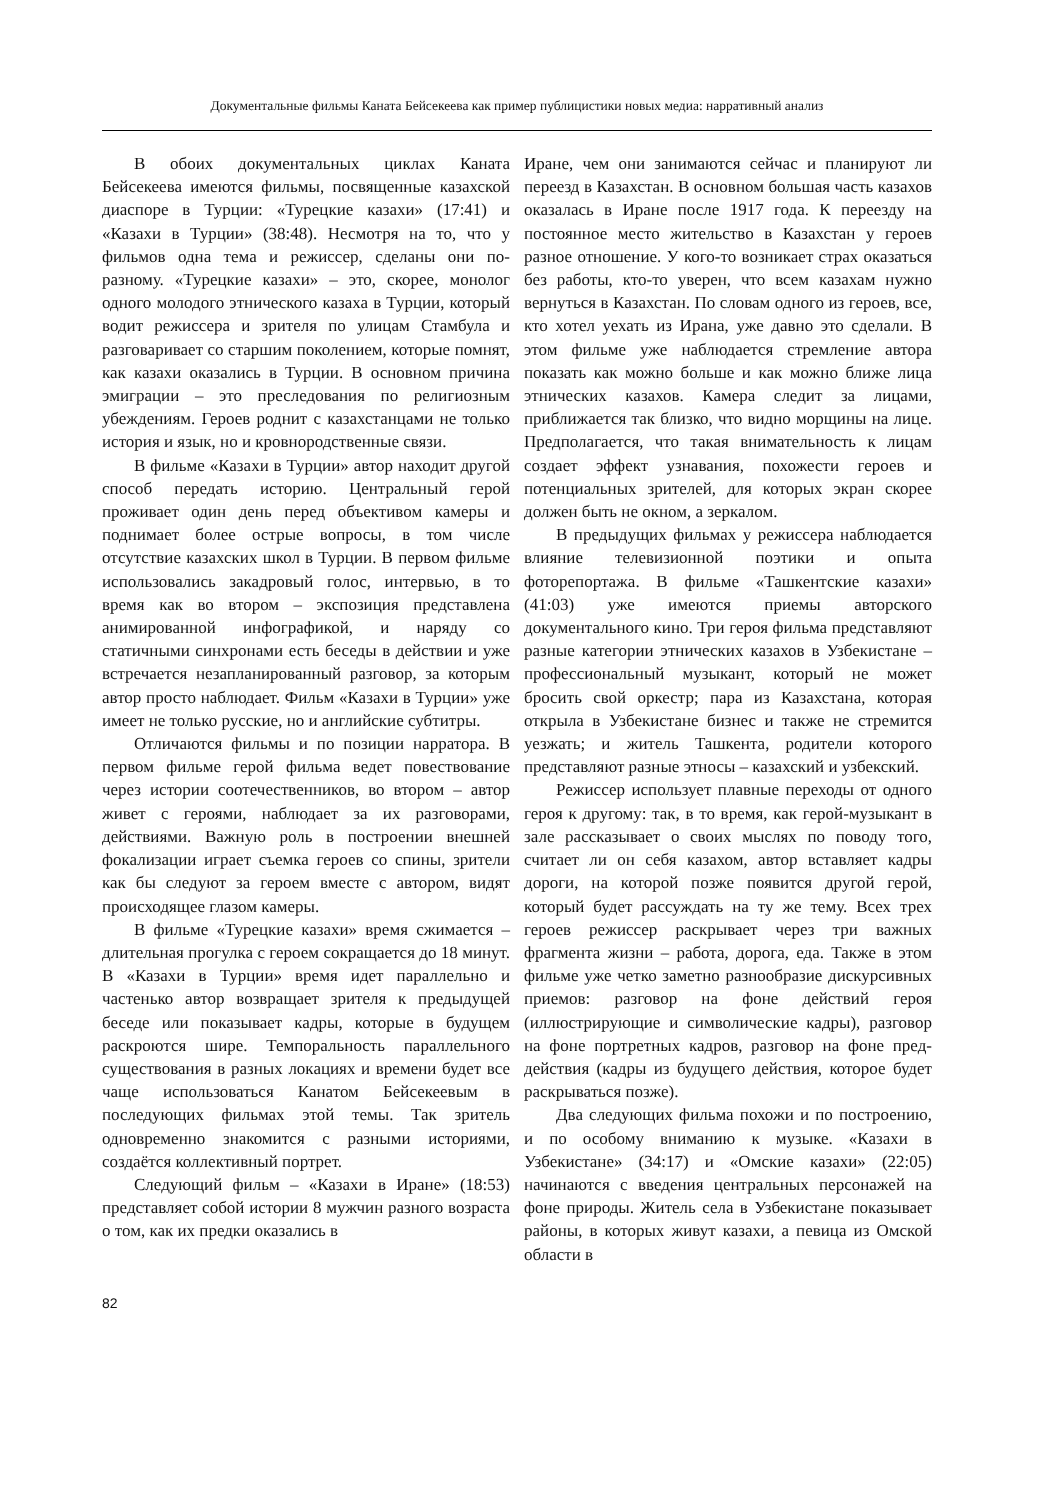Документальные фильмы Каната Бейсекеева как пример публицистики новых медиа: нарративный анализ
В обоих документальных циклах Каната Бейсекеева имеются фильмы, посвященные казахской диаспоре в Турции: «Турецкие казахи» (17:41) и «Казахи в Турции» (38:48). Несмотря на то, что у фильмов одна тема и режиссер, сделаны они по-разному. «Турецкие казахи» – это, скорее, монолог одного молодого этнического казаха в Турции, который водит режиссера и зрителя по улицам Стамбула и разговаривает со старшим поколением, которые помнят, как казахи оказались в Турции. В основном причина эмиграции – это преследования по религиозным убеждениям. Героев роднит с казахстанцами не только история и язык, но и кровнородственные связи.
В фильме «Казахи в Турции» автор находит другой способ передать историю. Центральный герой проживает один день перед объективом камеры и поднимает более острые вопросы, в том числе отсутствие казахских школ в Турции. В первом фильме использовались закадровый голос, интервью, в то время как во втором – экспозиция представлена анимированной инфографикой, и наряду со статичными синхронами есть беседы в действии и уже встречается незапланированный разговор, за которым автор просто наблюдает. Фильм «Казахи в Турции» уже имеет не только русские, но и английские субтитры.
Отличаются фильмы и по позиции нарратора. В первом фильме герой фильма ведет повествование через истории соотечественников, во втором – автор живет с героями, наблюдает за их разговорами, действиями. Важную роль в построении внешней фокализации играет съемка героев со спины, зрители как бы следуют за героем вместе с автором, видят происходящее глазом камеры.
В фильме «Турецкие казахи» время сжимается – длительная прогулка с героем сокращается до 18 минут. В «Казахи в Турции» время идет параллельно и частенько автор возвращает зрителя к предыдущей беседе или показывает кадры, которые в будущем раскроются шире. Темпоральность параллельного существования в разных локациях и времени будет все чаще использоваться Канатом Бейсекеевым в последующих фильмах этой темы. Так зритель одновременно знакомится с разными историями, создаётся коллективный портрет.
Следующий фильм – «Казахи в Иране» (18:53) представляет собой истории 8 мужчин разного возраста о том, как их предки оказались в
Иране, чем они занимаются сейчас и планируют ли переезд в Казахстан. В основном большая часть казахов оказалась в Иране после 1917 года. К переезду на постоянное место жительство в Казахстан у героев разное отношение. У кого-то возникает страх оказаться без работы, кто-то уверен, что всем казахам нужно вернуться в Казахстан. По словам одного из героев, все, кто хотел уехать из Ирана, уже давно это сделали. В этом фильме уже наблюдается стремление автора показать как можно больше и как можно ближе лица этнических казахов. Камера следит за лицами, приближается так близко, что видно морщины на лице. Предполагается, что такая внимательность к лицам создает эффект узнавания, похожести героев и потенциальных зрителей, для которых экран скорее должен быть не окном, а зеркалом.
В предыдущих фильмах у режиссера наблюдается влияние телевизионной поэтики и опыта фоторепортажа. В фильме «Ташкентские казахи» (41:03) уже имеются приемы авторского документального кино. Три героя фильма представляют разные категории этнических казахов в Узбекистане – профессиональный музыкант, который не может бросить свой оркестр; пара из Казахстана, которая открыла в Узбекистане бизнес и также не стремится уезжать; и житель Ташкента, родители которого представляют разные этносы – казахский и узбекский.
Режиссер использует плавные переходы от одного героя к другому: так, в то время, как герой-музыкант в зале рассказывает о своих мыслях по поводу того, считает ли он себя казахом, автор вставляет кадры дороги, на которой позже появится другой герой, который будет рассуждать на ту же тему. Всех трех героев режиссер раскрывает через три важных фрагмента жизни – работа, дорога, еда. Также в этом фильме уже четко заметно разнообразие дискурсивных приемов: разговор на фоне действий героя (иллюстрирующие и символические кадры), разговор на фоне портретных кадров, разговор на фоне пред-действия (кадры из будущего действия, которое будет раскрываться позже).
Два следующих фильма похожи и по построению, и по особому вниманию к музыке. «Казахи в Узбекистане» (34:17) и «Омские казахи» (22:05) начинаются с введения центральных персонажей на фоне природы. Житель села в Узбекистане показывает районы, в которых живут казахи, а певица из Омской области в
82